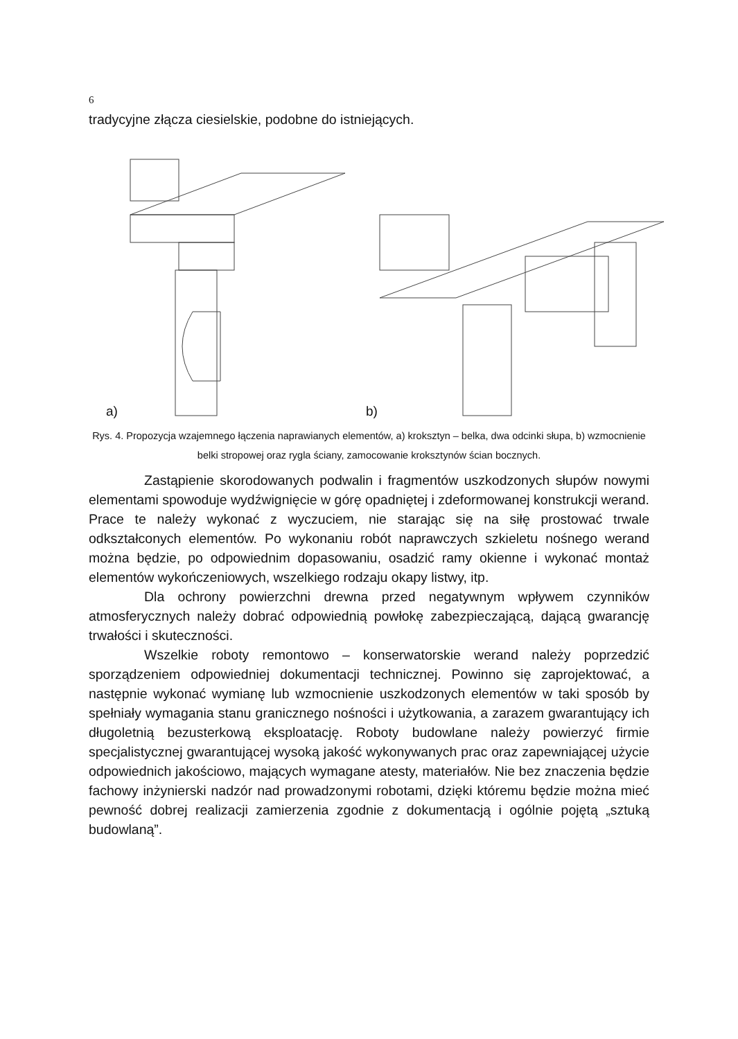6
tradycyjne złącza ciesielskie, podobne do istniejących.
a)
b)
Rys. 4. Propozycja wzajemnego łączenia naprawianych elementów, a) kroksztyn – belka, dwa odcinki słupa, b) wzmocnienie belki stropowej oraz rygla ściany, zamocowanie kroksztynów ścian bocznych.
Zastąpienie skorodowanych podwalin i fragmentów uszkodzonych słupów nowymi elementami spowoduje wydźwignięcie w górę opadniętej i zdeformowanej konstrukcji werand. Prace te należy wykonać z wyczuciem, nie starając się na siłę prostować trwale odkształconych elementów. Po wykonaniu robót naprawczych szkieletu nośnego werand można będzie, po odpowiednim dopasowaniu, osadzić ramy okienne i wykonać montaż elementów wykończeniowych, wszelkiego rodzaju okapy listwy, itp.
Dla ochrony powierzchni drewna przed negatywnym wpływem czynników atmosferycznych należy dobrać odpowiednią powłokę zabezpieczającą, dającą gwarancję trwałości i skuteczności.
Wszelkie roboty remontowo – konserwatorskie werand należy poprzedzić sporządzeniem odpowiedniej dokumentacji technicznej. Powinno się zaprojektować, a następnie wykonać wymianę lub wzmocnienie uszkodzonych elementów w taki sposób by spełniały wymagania stanu granicznego nośności i użytkowania, a zarazem gwarantujący ich długoletnią bezusterkową eksploatację. Roboty budowlane należy powierzyć firmie specjalistycznej gwarantującej wysoką jakość wykonywanych prac oraz zapewniającej użycie odpowiednich jakościowo, mających wymagane atesty, materiałów. Nie bez znaczenia będzie fachowy inżynierski nadzór nad prowadzonymi robotami, dzięki któremu będzie można mieć pewność dobrej realizacji zamierzenia zgodnie z dokumentacją i ogólnie pojętą „sztuką budowlaną”.